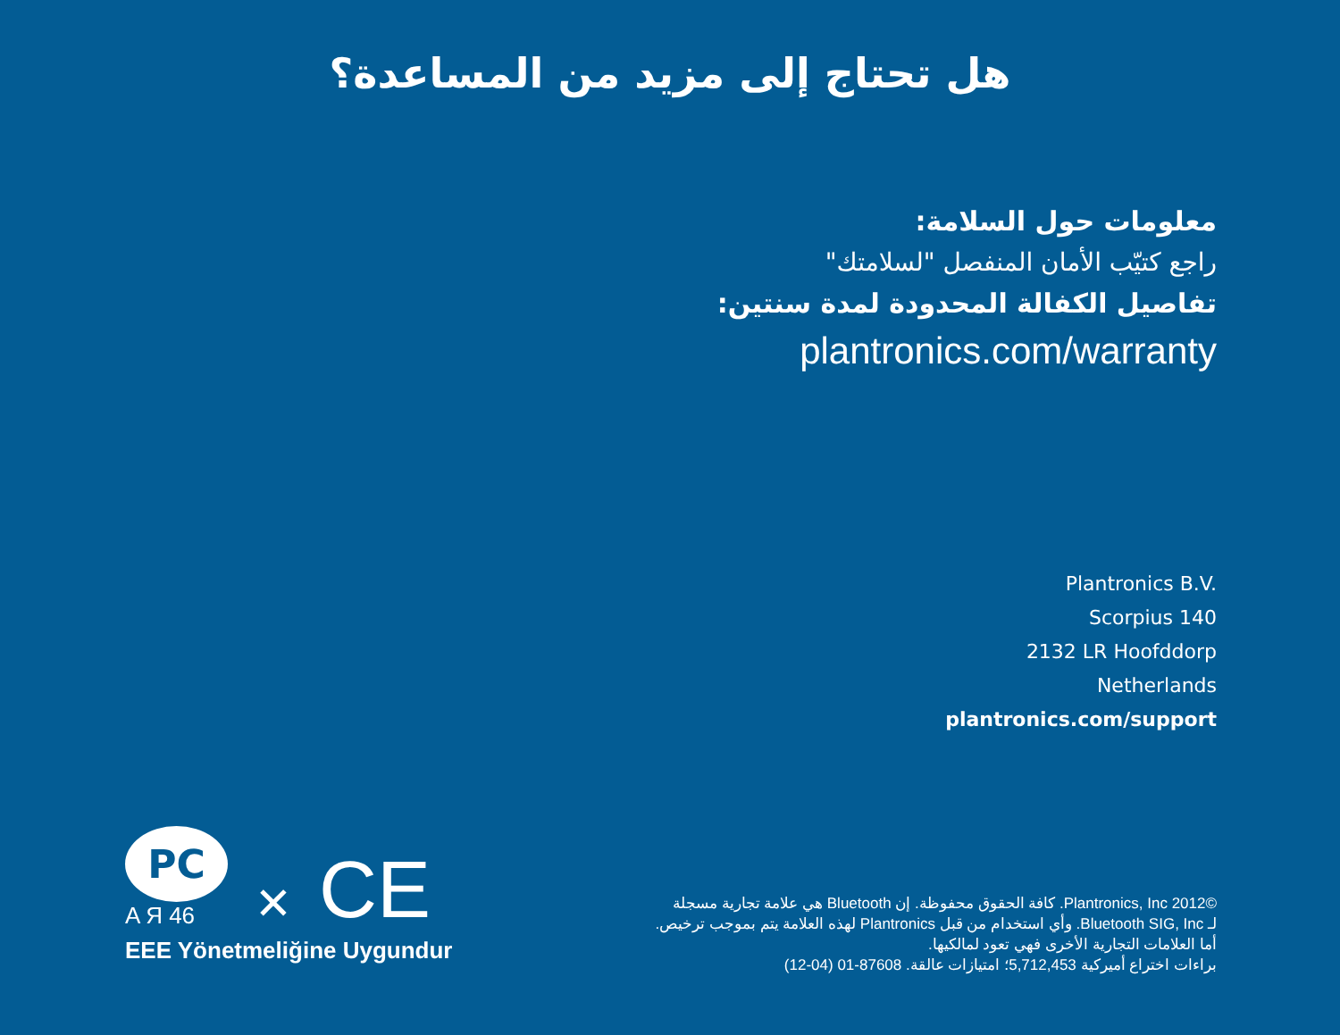هل تحتاج إلى مزيد من المساعدة؟
معلومات حول السلامة:
راجع كتيّب الأمان المنفصل "لسلامتك"
تفاصيل الكفالة المحدودة لمدة سنتين:
plantronics.com/warranty
Plantronics B.V.
Scorpius 140
2132 LR Hoofddorp
Netherlands
plantronics.com/support
©2012 Plantronics, Inc. كافة الحقوق محفوظة. إن Bluetooth هي علامة تجارية مسجلة
لـ Bluetooth SIG, Inc. وأي استخدام من قبل Plantronics لهذه العلامة يتم بموجب ترخيص.
أما العلامات التجارية الأخرى فهي تعود لمالكيها.
براءات اختراع أميركية 5,712,453؛ امتيازات عالقة. 87608-01 (04-12)
PC
A Я 46
✕
CE
EEE Yönetmeliğine Uygundur